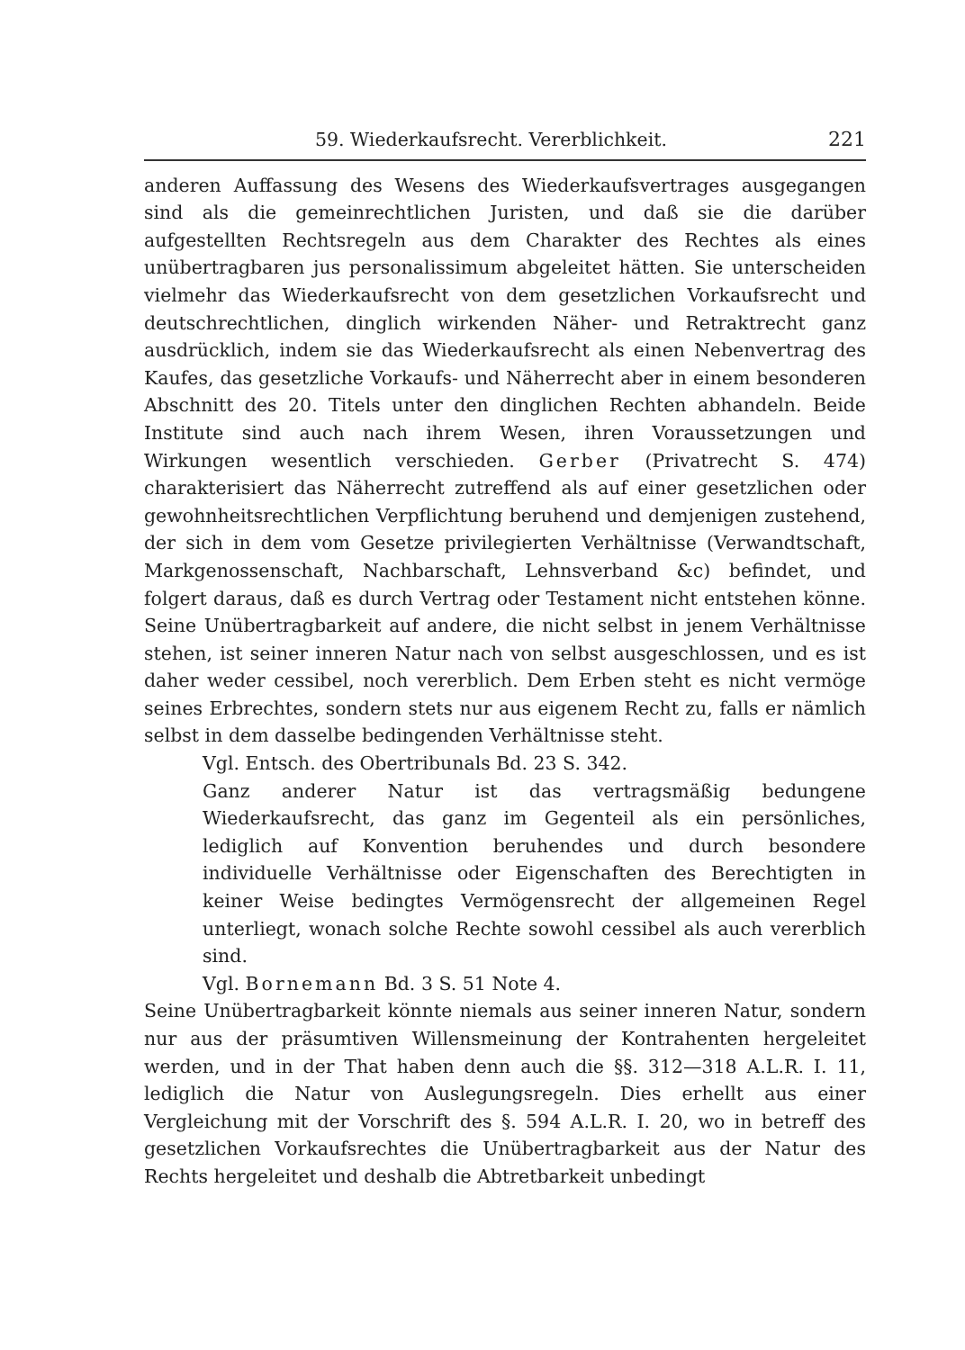59. Wiederkaufsrecht. Vererblichkeit. 221
anderen Auffassung des Wesens des Wiederkaufsvertrages ausgegangen sind als die gemeinrechtlichen Juristen, und daß sie die darüber aufgestellten Rechtsregeln aus dem Charakter des Rechtes als eines unübertragbaren jus personalissimum abgeleitet hätten. Sie unterscheiden vielmehr das Wiederkaufsrecht von dem gesetzlichen Vorkaufsrecht und deutschrechtlichen, dinglich wirkenden Näher- und Retraktrecht ganz ausdrücklich, indem sie das Wiederkaufsrecht als einen Nebenvertrag des Kaufes, das gesetzliche Vorkaufs- und Näherrecht aber in einem besonderen Abschnitt des 20. Titels unter den dinglichen Rechten abhandeln. Beide Institute sind auch nach ihrem Wesen, ihren Voraussetzungen und Wirkungen wesentlich verschieden. Gerber (Privatrecht S. 474) charakterisiert das Näherrecht zutreffend als auf einer gesetzlichen oder gewohnheitsrechtlichen Verpflichtung beruhend und demjenigen zustehend, der sich in dem vom Gesetze privilegierten Verhältnisse (Verwandtschaft, Markgenossenschaft, Nachbarschaft, Lehnsverband &c) befindet, und folgert daraus, daß es durch Vertrag oder Testament nicht entstehen könne. Seine Unübertragbarkeit auf andere, die nicht selbst in jenem Verhältnisse stehen, ist seiner inneren Natur nach von selbst ausgeschlossen, und es ist daher weder cessibel, noch vererblich. Dem Erben steht es nicht vermöge seines Erbrechtes, sondern stets nur aus eigenem Recht zu, falls er nämlich selbst in dem dasselbe bedingenden Verhältnisse steht.
Vgl. Entsch. des Obertribunals Bd. 23 S. 342.
Ganz anderer Natur ist das vertragsmäßig bedungene Wiederkaufsrecht, das ganz im Gegenteil als ein persönliches, lediglich auf Konvention beruhendes und durch besondere individuelle Verhältnisse oder Eigenschaften des Berechtigten in keiner Weise bedingtes Vermögensrecht der allgemeinen Regel unterliegt, wonach solche Rechte sowohl cessibel als auch vererblich sind.
Vgl. Bornemann Bd. 3 S. 51 Note 4.
Seine Unübertragbarkeit könnte niemals aus seiner inneren Natur, sondern nur aus der präsumtiven Willensmeinung der Kontrahenten hergeleitet werden, und in der That haben denn auch die §§. 312—318 A.L.R. I. 11, lediglich die Natur von Auslegungsregeln. Dies erhellt aus einer Vergleichung mit der Vorschrift des §. 594 A.L.R. I. 20, wo in betreff des gesetzlichen Vorkaufsrechtes die Unübertragbarkeit aus der Natur des Rechts hergeleitet und deshalb die Abtretbarkeit unbedingt